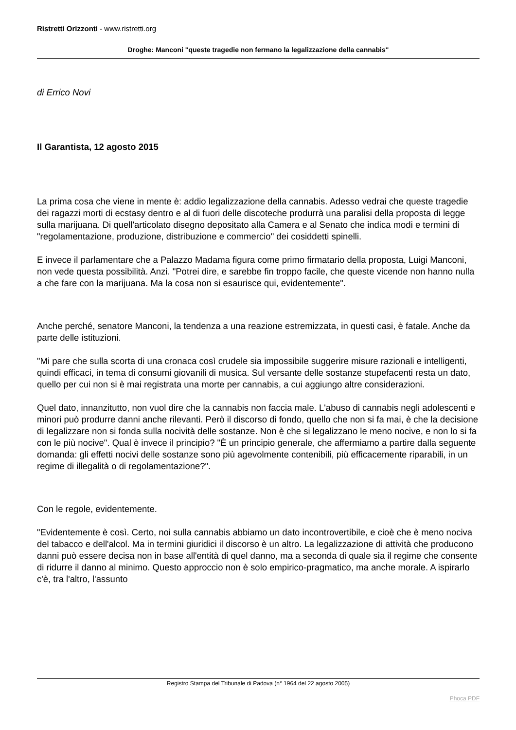Ristretti Orizzonti - www.ristretti.org
Droghe: Manconi "queste tragedie non fermano la legalizzazione della cannabis"
di Errico Novi
Il Garantista, 12 agosto 2015
La prima cosa che viene in mente è: addio legalizzazione della cannabis. Adesso vedrai che queste tragedie dei ragazzi morti di ecstasy dentro e al di fuori delle discoteche produrrà una paralisi della proposta di legge sulla marijuana. Di quell'articolato disegno depositato alla Camera e al Senato che indica modi e termini di "regolamentazione, produzione, distribuzione e commercio" dei cosiddetti spinelli.
E invece il parlamentare che a Palazzo Madama figura come primo firmatario della proposta, Luigi Manconi, non vede questa possibilità. Anzi. "Potrei dire, e sarebbe fin troppo facile, che queste vicende non hanno nulla a che fare con la marijuana. Ma la cosa non si esaurisce qui, evidentemente".
Anche perché, senatore Manconi, la tendenza a una reazione estremizzata, in questi casi, è fatale. Anche da parte delle istituzioni.
"Mi pare che sulla scorta di una cronaca così crudele sia impossibile suggerire misure razionali e intelligenti, quindi efficaci, in tema di consumi giovanili di musica. Sul versante delle sostanze stupefacenti resta un dato, quello per cui non si è mai registrata una morte per cannabis, a cui aggiungo altre considerazioni.
Quel dato, innanzitutto, non vuol dire che la cannabis non faccia male. L'abuso di cannabis negli adolescenti e minori può produrre danni anche rilevanti. Però il discorso di fondo, quello che non si fa mai, è che la decisione di legalizzare non si fonda sulla nocività delle sostanze. Non è che si legalizzano le meno nocive, e non lo si fa con le più nocive". Qual è invece il principio? "È un principio generale, che affermiamo a partire dalla seguente domanda: gli effetti nocivi delle sostanze sono più agevolmente contenibili, più efficacemente riparabili, in un regime di illegalità o di regolamentazione?".
Con le regole, evidentemente.
"Evidentemente è così. Certo, noi sulla cannabis abbiamo un dato incontrovertibile, e cioè che è meno nociva del tabacco e dell'alcol. Ma in termini giuridici il discorso è un altro. La legalizzazione di attività che producono danni può essere decisa non in base all'entità di quel danno, ma a seconda di quale sia il regime che consente di ridurre il danno al minimo. Questo approccio non è solo empirico-pragmatico, ma anche morale. A ispirarlo c'è, tra l'altro, l'assunto
Registro Stampa del Tribunale di Padova (n° 1964 del 22 agosto 2005)
Phoca PDF